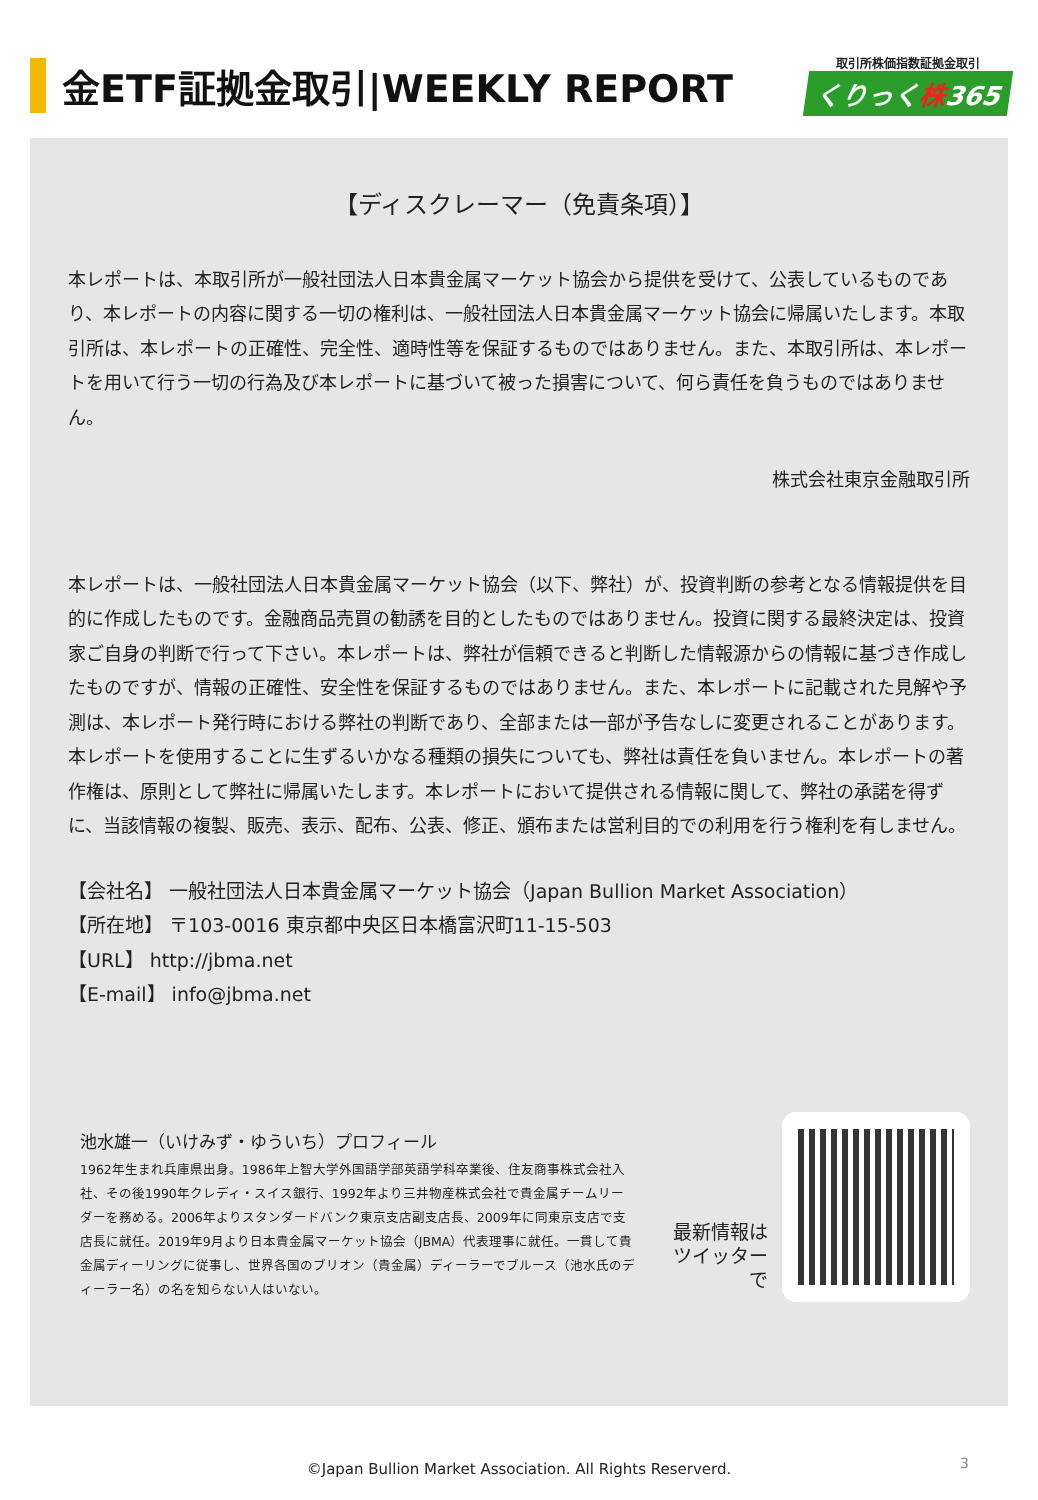金ETF証拠金取引|WEEKLY REPORT
取引所株価指数証拠金取引
くりっく株365
【ディスクレーマー（免責条項）】
本レポートは、本取引所が一般社団法人日本貴金属マーケット協会から提供を受けて、公表しているものであり、本レポートの内容に関する一切の権利は、一般社団法人日本貴金属マーケット協会に帰属いたします。本取引所は、本レポートの正確性、完全性、適時性等を保証するものではありません。また、本取引所は、本レポートを用いて行う一切の行為及び本レポートに基づいて被った損害について、何ら責任を負うものではありません。
株式会社東京金融取引所
本レポートは、一般社団法人日本貴金属マーケット協会（以下、弊社）が、投資判断の参考となる情報提供を目的に作成したものです。金融商品売買の勧誘を目的としたものではありません。投資に関する最終決定は、投資家ご自身の判断で行って下さい。本レポートは、弊社が信頼できると判断した情報源からの情報に基づき作成したものですが、情報の正確性、安全性を保証するものではありません。また、本レポートに記載された見解や予測は、本レポート発行時における弊社の判断であり、全部または一部が予告なしに変更されることがあります。本レポートを使用することに生ずるいかなる種類の損失についても、弊社は責任を負いません。本レポートの著作権は、原則として弊社に帰属いたします。本レポートにおいて提供される情報に関して、弊社の承諾を得ずに、当該情報の複製、販売、表示、配布、公表、修正、頒布または営利目的での利用を行う権利を有しません。
【会社名】 一般社団法人日本貴金属マーケット協会（Japan Bullion Market Association）
【所在地】 〒103-0016 東京都中央区日本橋富沢町11-15-503
【URL】 http://jbma.net
【E-mail】 info@jbma.net
池水雄一（いけみず・ゆういち）プロフィール
1962年生まれ兵庫県出身。1986年上智大学外国語学部英語学科卒業後、住友商事株式会社入社、その後1990年クレディ・スイス銀行、1992年より三井物産株式会社で貴金属チームリーダーを務める。2006年よりスタンダードバンク東京支店副支店長、2009年に同東京支店で支店長に就任。2019年9月より日本貴金属マーケット協会（JBMA）代表理事に就任。一貫して貴金属ディーリングに従事し、世界各国のブリオン（貴金属）ディーラーでブルース（池水氏のディーラー名）の名を知らない人はいない。
最新情報は
ツイッターで
©Japan Bullion Market Association. All Rights Reserverd. 3